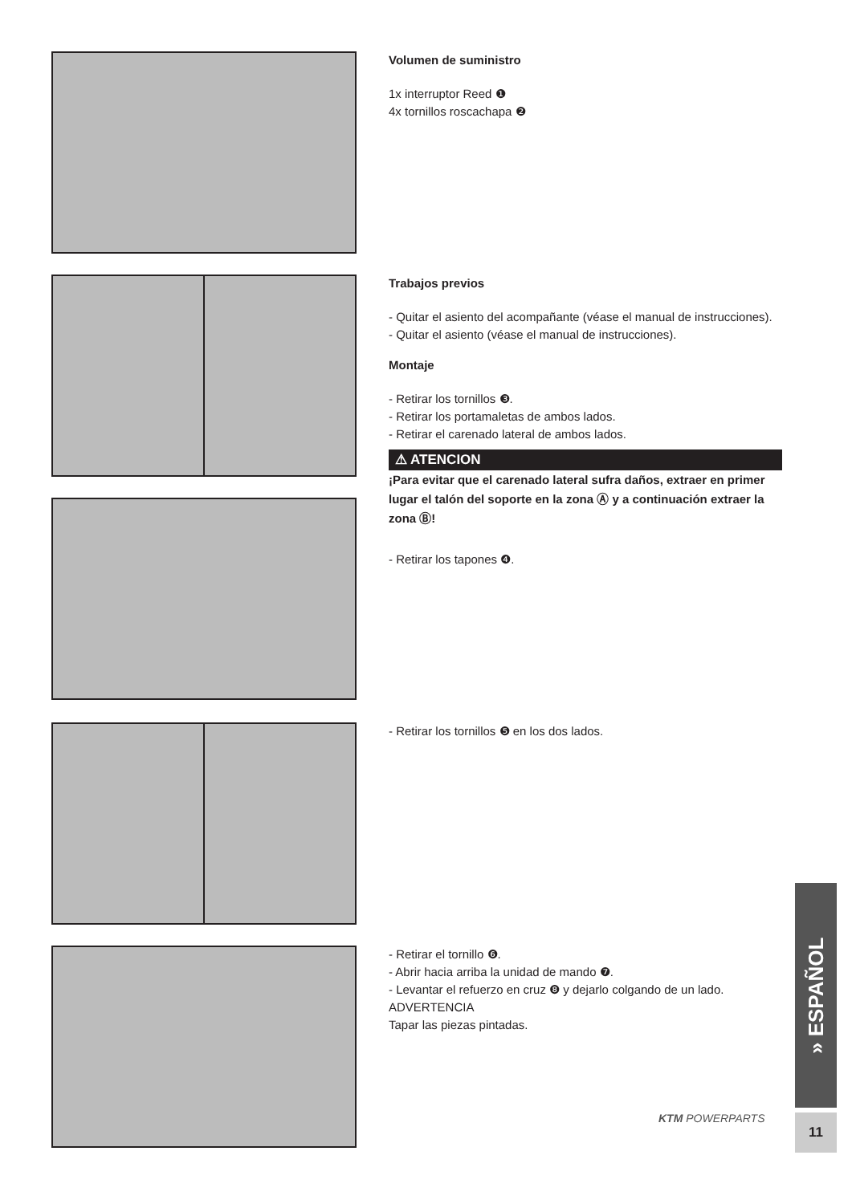Volumen de suministro
1x interruptor Reed ❶
4x tornillos roscachapa ❷
Trabajos previos
- Quitar el asiento del acompañante (véase el manual de instrucciones).
- Quitar el asiento (véase el manual de instrucciones).
Montaje
- Retirar los tornillos ❸.
- Retirar los portamaletas de ambos lados.
- Retirar el carenado lateral de ambos lados.
⚠ ATENCION
¡Para evitar que el carenado lateral sufra daños, extraer en primer lugar el talón del soporte en la zona Ⓐ y a continuación extraer la zona Ⓑ!
- Retirar los tapones ❹.
- Retirar los tornillos ❺ en los dos lados.
- Retirar el tornillo ❻.
- Abrir hacia arriba la unidad de mando ❼.
- Levantar el refuerzo en cruz ❽ y dejarlo colgando de un lado.
ADVERTENCIA
Tapar las piezas pintadas.
» ESPAÑOL
KTM POWERPARTS 11